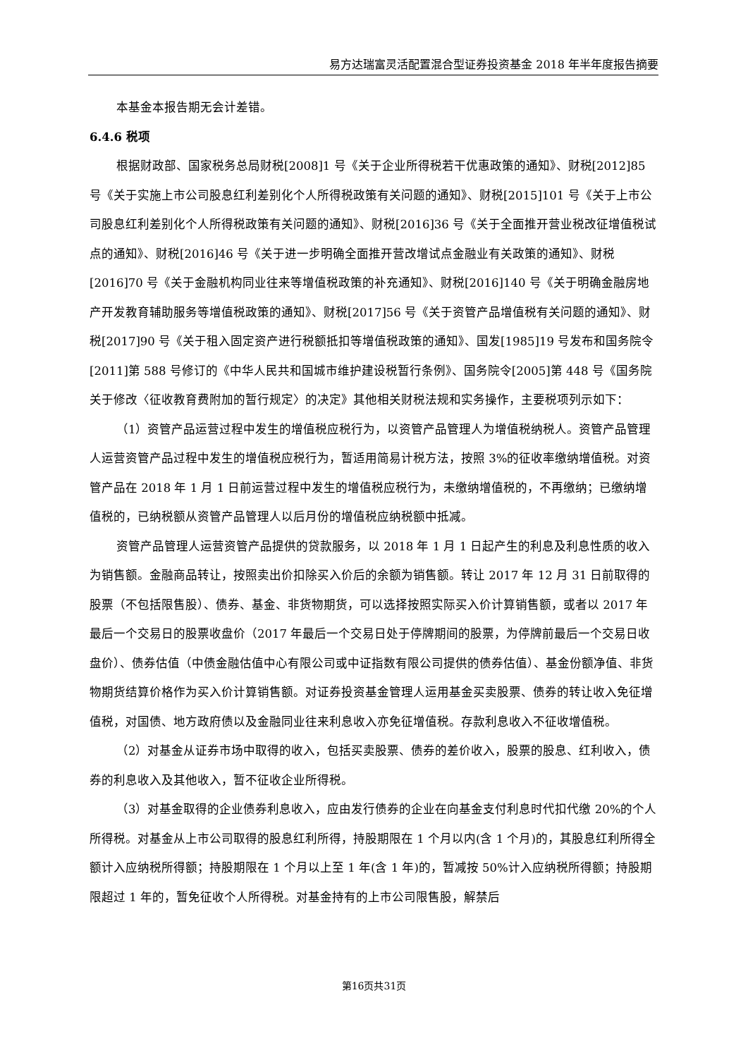易方达瑞富灵活配置混合型证券投资基金 2018 年半年度报告摘要
本基金本报告期无会计差错。
6.4.6 税项
根据财政部、国家税务总局财税[2008]1 号《关于企业所得税若干优惠政策的通知》、财税[2012]85 号《关于实施上市公司股息红利差别化个人所得税政策有关问题的通知》、财税[2015]101 号《关于上市公司股息红利差别化个人所得税政策有关问题的通知》、财税[2016]36 号《关于全面推开营业税改征增值税试点的通知》、财税[2016]46 号《关于进一步明确全面推开营改增试点金融业有关政策的通知》、财税[2016]70 号《关于金融机构同业往来等增值税政策的补充通知》、财税[2016]140 号《关于明确金融房地产开发教育辅助服务等增值税政策的通知》、财税[2017]56 号《关于资管产品增值税有关问题的通知》、财税[2017]90 号《关于租入固定资产进行税额抵扣等增值税政策的通知》、国发[1985]19 号发布和国务院令[2011]第 588 号修订的《中华人民共和国城市维护建设税暂行条例》、国务院令[2005]第 448 号《国务院关于修改〈征收教育费附加的暂行规定〉的决定》其他相关财税法规和实务操作，主要税项列示如下：
（1）资管产品运营过程中发生的增值税应税行为，以资管产品管理人为增值税纳税人。资管产品管理人运营资管产品过程中发生的增值税应税行为，暂适用简易计税方法，按照 3%的征收率缴纳增值税。对资管产品在 2018 年 1 月 1 日前运营过程中发生的增值税应税行为，未缴纳增值税的，不再缴纳；已缴纳增值税的，已纳税额从资管产品管理人以后月份的增值税应纳税额中抵减。
资管产品管理人运营资管产品提供的贷款服务，以 2018 年 1 月 1 日起产生的利息及利息性质的收入为销售额。金融商品转让，按照卖出价扣除买入价后的余额为销售额。转让 2017 年 12 月 31 日前取得的股票（不包括限售股）、债券、基金、非货物期货，可以选择按照实际买入价计算销售额，或者以 2017 年最后一个交易日的股票收盘价（2017 年最后一个交易日处于停牌期间的股票，为停牌前最后一个交易日收盘价）、债券估值（中债金融估值中心有限公司或中证指数有限公司提供的债券估值）、基金份额净值、非货物期货结算价格作为买入价计算销售额。对证券投资基金管理人运用基金买卖股票、债券的转让收入免征增值税，对国债、地方政府债以及金融同业往来利息收入亦免征增值税。存款利息收入不征收增值税。
（2）对基金从证券市场中取得的收入，包括买卖股票、债券的差价收入，股票的股息、红利收入，债券的利息收入及其他收入，暂不征收企业所得税。
（3）对基金取得的企业债券利息收入，应由发行债券的企业在向基金支付利息时代扣代缴 20%的个人所得税。对基金从上市公司取得的股息红利所得，持股期限在 1 个月以内(含 1 个月)的，其股息红利所得全额计入应纳税所得额；持股期限在 1 个月以上至 1 年(含 1 年)的，暂减按 50%计入应纳税所得额；持股期限超过 1 年的，暂免征收个人所得税。对基金持有的上市公司限售股，解禁后
第16页共31页